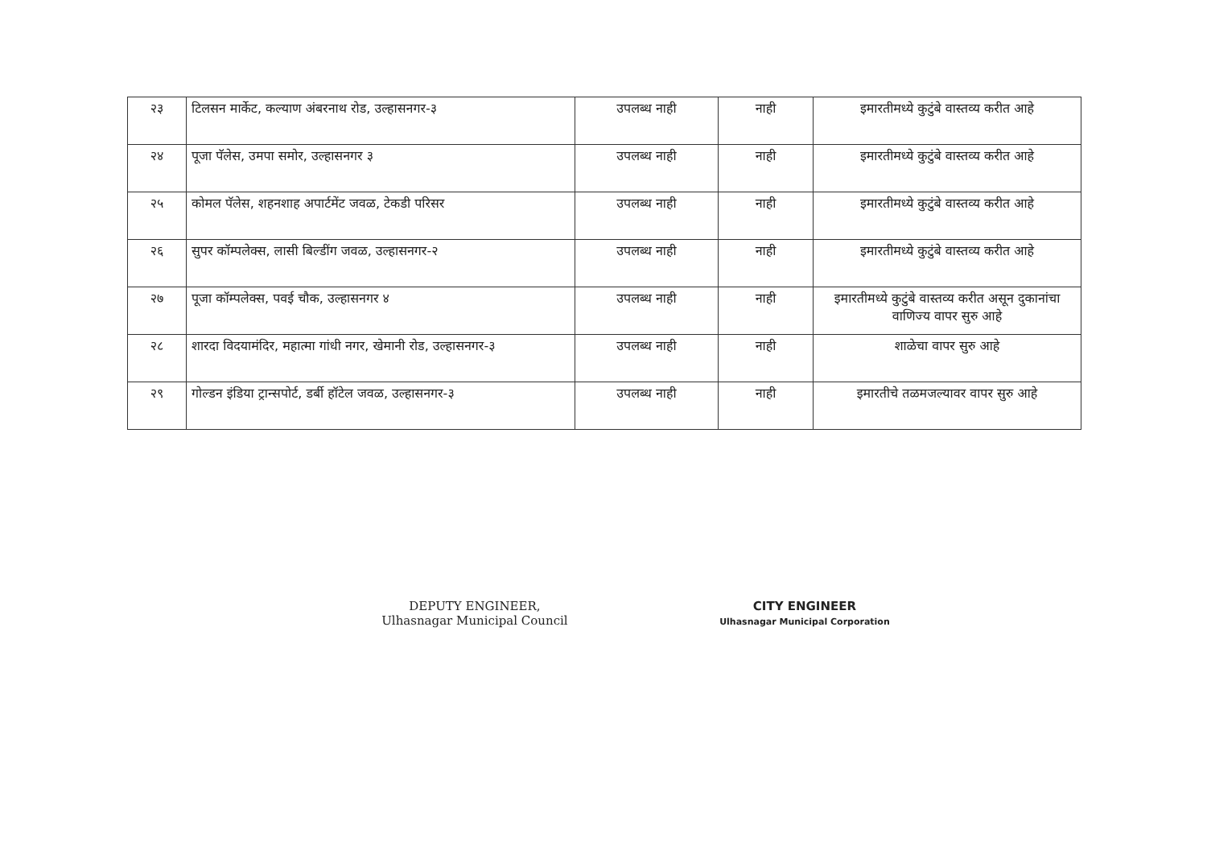| २३ | टिलसन मार्केट, कल्याण अंबरनाथ रोड, उल्हासनगर-३ | उपलब्ध नाही | नाही | इमारतीमध्ये कुटुंबे वास्तव्य करीत आहे |
| २४ | पूजा पॅलेस, उमपा समोर, उल्हासनगर ३ | उपलब्ध नाही | नाही | इमारतीमध्ये कुटुंबे वास्तव्य करीत आहे |
| २५ | कोमल पॅलेस, शहनशाह अपार्टमेंट जवळ, टेकडी परिसर | उपलब्ध नाही | नाही | इमारतीमध्ये कुटुंबे वास्तव्य करीत आहे |
| २६ | सुपर कॉम्पलेक्स, लासी बिल्डींग जवळ, उल्हासनगर-२ | उपलब्ध नाही | नाही | इमारतीमध्ये कुटुंबे वास्तव्य करीत आहे |
| २७ | पूजा कॉम्पलेक्स, पवई चौक, उल्हासनगर ४ | उपलब्ध नाही | नाही | इमारतीमध्ये कुटुंबे वास्तव्य करीत असून दुकानांचा वाणिज्य वापर सुरु आहे |
| २८ | शारदा विदयामंदिर, महात्मा गांधी नगर, खेमानी रोड, उल्हासनगर-३ | उपलब्ध नाही | नाही | शाळेचा वापर सुरु आहे |
| २९ | गोल्डन इंडिया ट्रान्सपोर्ट, डर्बी हॉटेल जवळ, उल्हासनगर-३ | उपलब्ध नाही | नाही | इमारतीचे तळमजल्यावर वापर सुरु आहे |
DEPUTY ENGINEER,
Ulhasnagar Municipal Council
CITY ENGINEER
Ulhasnagar Municipal Corporation